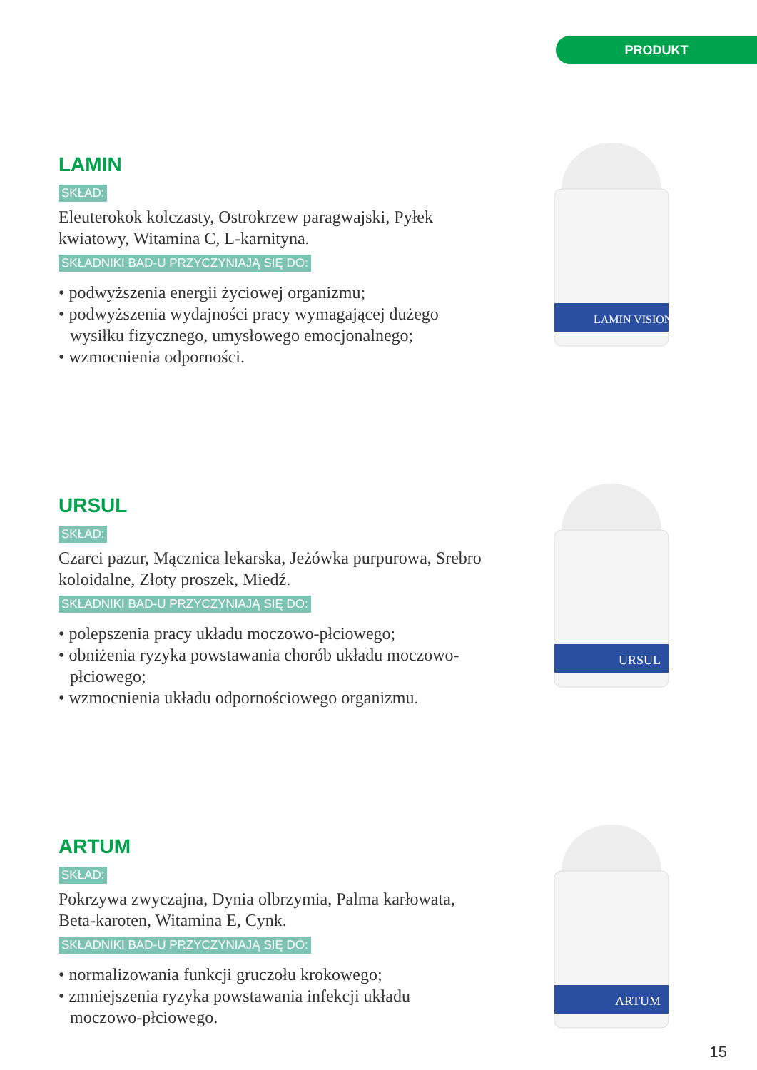PRODUKT
LAMIN
SKŁAD:
Eleuterokok kolczasty, Ostrokrzew paragwajski, Pyłek kwiatowy, Witamina C, L-karnityna.
SKŁADNIKI BAD-U PRZYCZYNIAJĄ SIĘ DO:
• podwyższenia energii życiowej organizmu;
• podwyższenia wydajności pracy wymagającej dużego wysiłku fizycznego, umysłowego emocjonalnego;
• wzmocnienia odporności.
LAMIN VISION
URSUL
SKŁAD:
Czarci pazur, Mącznica lekarska, Jeżówka purpurowa, Srebro koloidalne, Złoty proszek, Miedź.
SKŁADNIKI BAD-U PRZYCZYNIAJĄ SIĘ DO:
• polepszenia pracy układu moczowo-płciowego;
• obniżenia ryzyka powstawania chorób układu moczowo-płciowego;
• wzmocnienia układu odpornościowego organizmu.
URSUL
ARTUM
SKŁAD:
Pokrzywa zwyczajna, Dynia olbrzymia, Palma karłowata, Beta-karoten, Witamina E, Cynk.
SKŁADNIKI BAD-U PRZYCZYNIAJĄ SIĘ DO:
• normalizowania funkcji gruczołu krokowego;
• zmniejszenia ryzyka powstawania infekcji układu moczowo-płciowego.
ARTUM
15